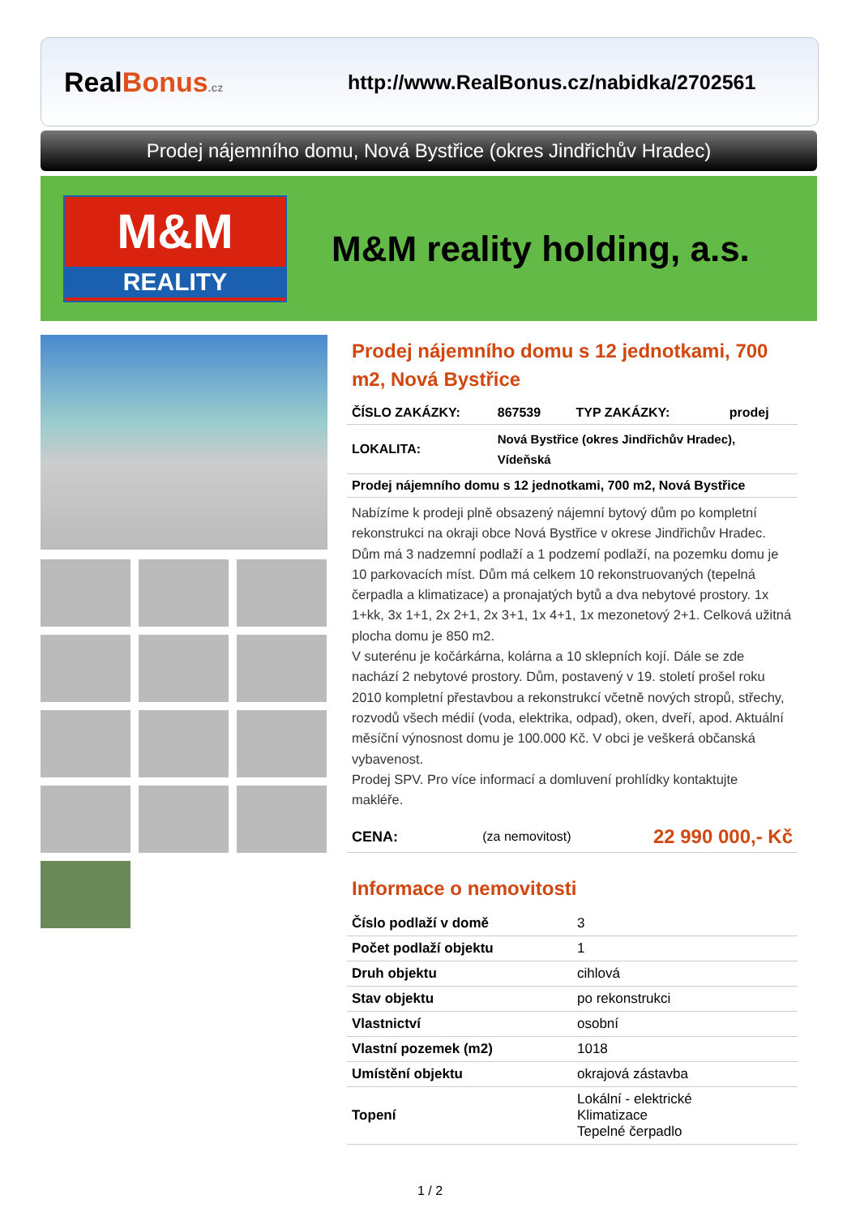RealBonus.cz
http://www.RealBonus.cz/nabidka/2702561
Prodej nájemního domu, Nová Bystřice (okres Jindřichův Hradec)
M&M
REALITY
M&M reality holding, a.s.
Prodej nájemního domu s 12 jednotkami, 700 m2, Nová Bystřice
| ČÍSLO ZAKÁZKY: | 867539 | TYP ZAKÁZKY: | prodej |
| LOKALITA: | Nová Bystřice (okres Jindřichův Hradec), Vídeňská | | |
| Prodej nájemního domu s 12 jednotkami, 700 m2, Nová Bystřice | | | |
Nabízíme k prodeji plně obsazený nájemní bytový dům po kompletní rekonstrukci na okraji obce Nová Bystřice v okrese Jindřichův Hradec. Dům má 3 nadzemní podlaží a 1 podzemí podlaží, na pozemku domu je 10 parkovacích míst. Dům má celkem 10 rekonstruovaných (tepelná čerpadla a klimatizace) a pronajatých bytů a dva nebytové prostory. 1x 1+kk, 3x 1+1, 2x 2+1, 2x 3+1, 1x 4+1, 1x mezonetový 2+1. Celková užitná plocha domu je 850 m2.
V suterénu je kočárkárna, kolárna a 10 sklepních kojí. Dále se zde nachází 2 nebytové prostory. Dům, postavený v 19. století prošel roku 2010 kompletní přestavbou a rekonstrukcí včetně nových stropů, střechy, rozvodů všech médií (voda, elektrika, odpad), oken, dveří, apod. Aktuální měsíční výnosnost domu je 100.000 Kč. V obci je veškerá občanská vybavenost.
Prodej SPV. Pro více informací a domluvení prohlídky kontaktujte makléře.
| CENA: | (za nemovitost) | 22 990 000,- Kč |
Informace o nemovitosti
| Číslo podlaží v domě | 3 |
| Počet podlaží objektu | 1 |
| Druh objektu | cihlová |
| Stav objektu | po rekonstrukci |
| Vlastnictví | osobní |
| Vlastní pozemek (m2) | 1018 |
| Umístění objektu | okrajová zástavba |
| Topení | Lokální - elektrické Klimatizace Tepelné čerpadlo |
1 / 2